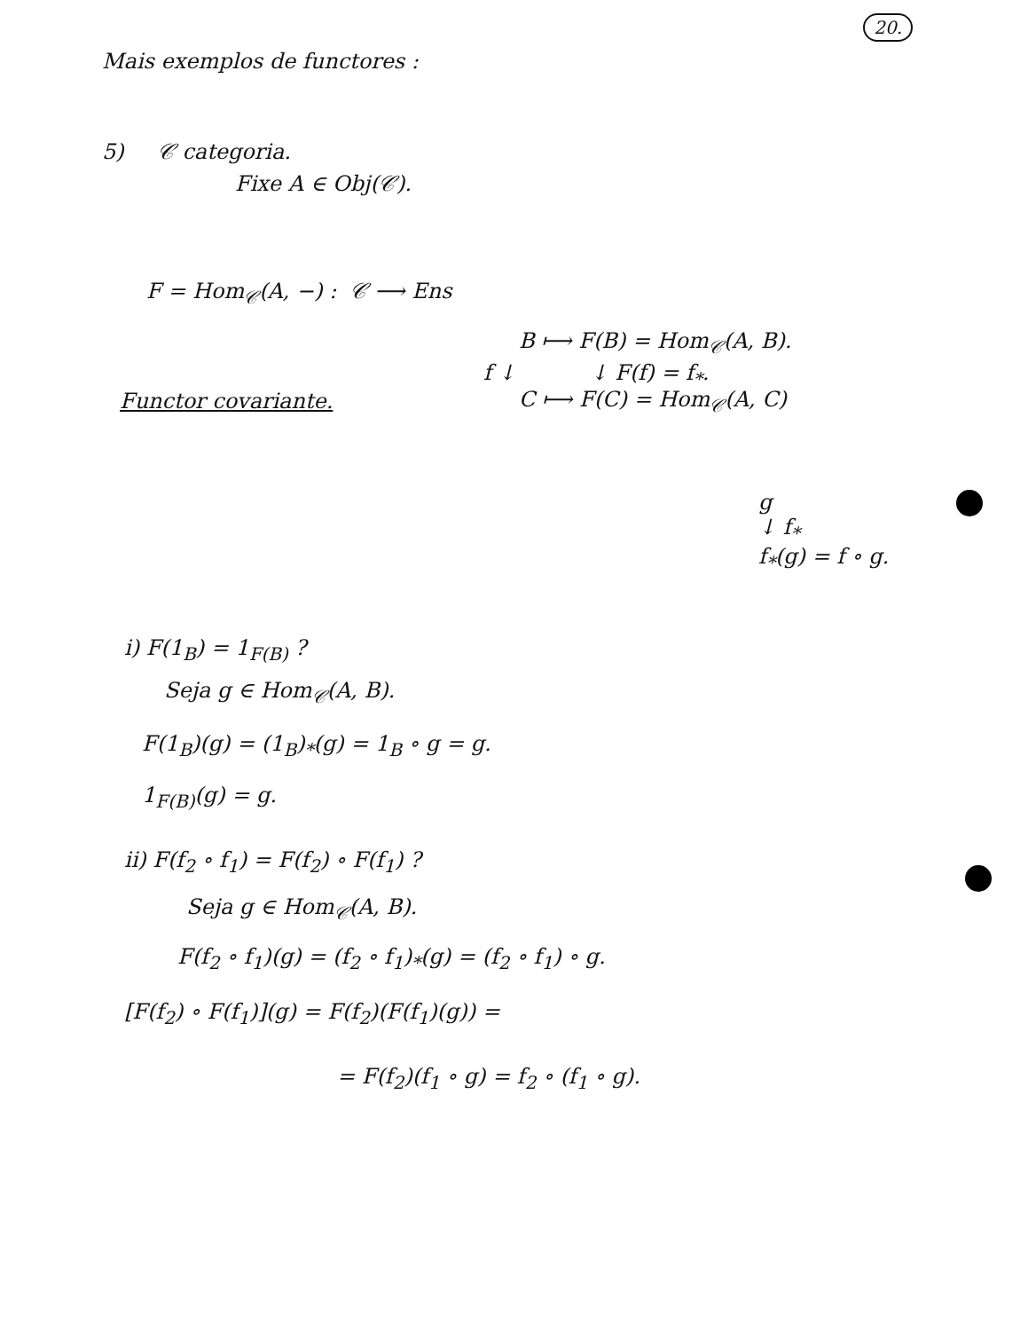20.
Mais exemplos de functores :
5) 𝒞 categoria.
Fixe A ∈ Obj(𝒞).
F = Hom<sub>𝒞</sub>(A, −) : 𝒞 ⟶ Ens
B ⟼ F(B) = Hom<sub>𝒞</sub>(A, B).
f ↓ ↓ F(f) = f<sub>*</sub>.
Functor covariante.
C ⟼ F(C) = Hom<sub>𝒞</sub>(A, C)
g
↓ f<sub>*</sub>
f<sub>*</sub>(g) = f ∘ g.
i) F(1<sub>B</sub>) = 1<sub>F(B)</sub> ?
Seja g ∈ Hom<sub>𝒞</sub>(A, B).
F(1<sub>B</sub>)(g) = (1<sub>B</sub>)<sub>*</sub>(g) = 1<sub>B</sub> ∘ g = g.
1<sub>F(B)</sub>(g) = g.
ii) F(f<sub>2</sub> ∘ f<sub>1</sub>) = F(f<sub>2</sub>) ∘ F(f<sub>1</sub>) ?
Seja g ∈ Hom<sub>𝒞</sub>(A, B).
F(f<sub>2</sub> ∘ f<sub>1</sub>)(g) = (f<sub>2</sub> ∘ f<sub>1</sub>)<sub>*</sub>(g) = (f<sub>2</sub> ∘ f<sub>1</sub>) ∘ g.
[F(f<sub>2</sub>) ∘ F(f<sub>1</sub>)](g) = F(f<sub>2</sub>)(F(f<sub>1</sub>)(g)) =
= F(f<sub>2</sub>)(f<sub>1</sub> ∘ g) = f<sub>2</sub> ∘ (f<sub>1</sub> ∘ g).